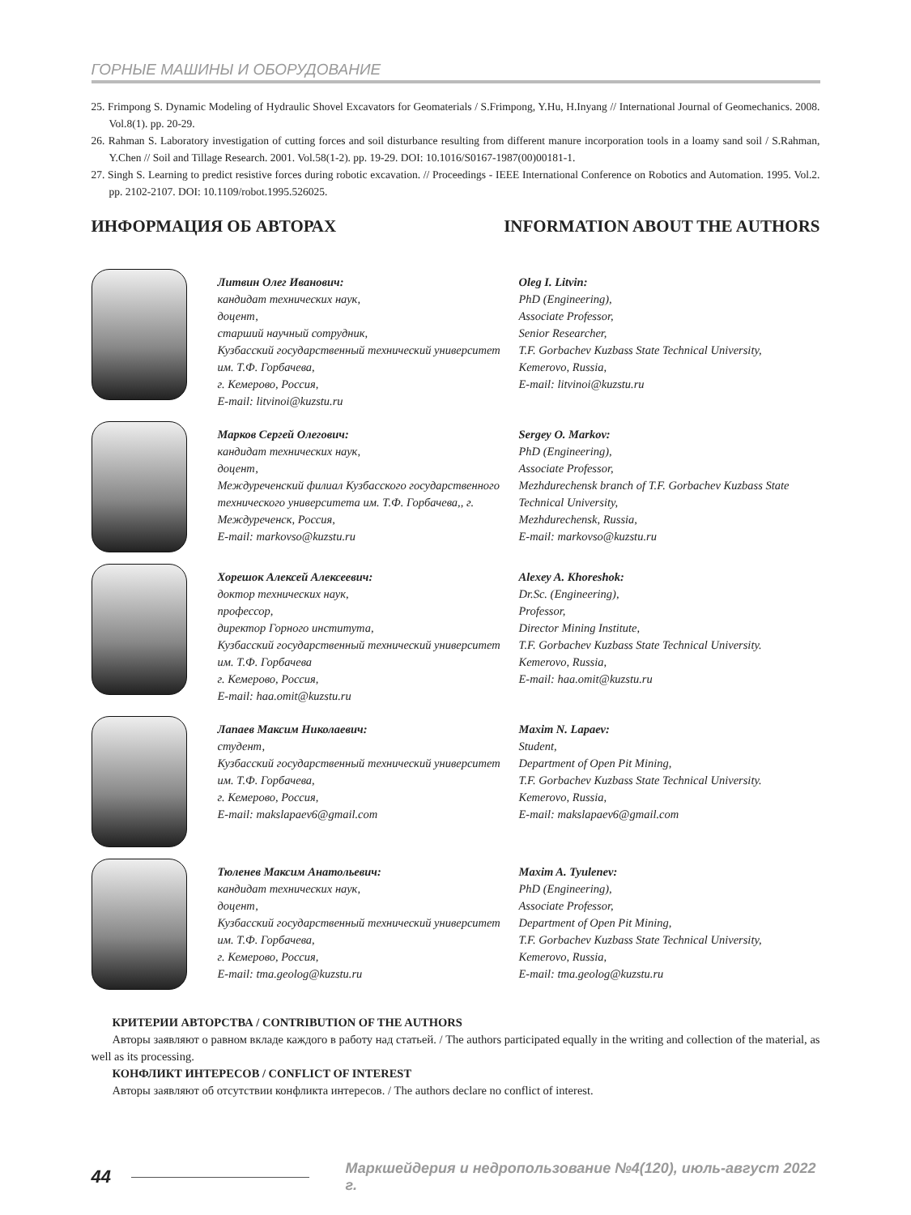ГОРНЫЕ МАШИНЫ И ОБОРУДОВАНИЕ
25. Frimpong S. Dynamic Modeling of Hydraulic Shovel Excavators for Geomaterials / S.Frimpong, Y.Hu, H.Inyang // International Journal of Geomechanics. 2008. Vol.8(1). pp. 20-29.
26. Rahman S. Laboratory investigation of cutting forces and soil disturbance resulting from different manure incorporation tools in a loamy sand soil / S.Rahman, Y.Chen // Soil and Tillage Research. 2001. Vol.58(1-2). pp. 19-29. DOI: 10.1016/S0167-1987(00)00181-1.
27. Singh S. Learning to predict resistive forces during robotic excavation. // Proceedings - IEEE International Conference on Robotics and Automation. 1995. Vol.2. pp. 2102-2107. DOI: 10.1109/robot.1995.526025.
ИНФОРМАЦИЯ ОБ АВТОРАХ INFORMATION ABOUT THE AUTHORS
Литвин Олег Иванович:
кандидат технических наук,
доцент,
старший научный сотрудник,
Кузбасский государственный технический университет им. Т.Ф. Горбачева,
г. Кемерово, Россия,
E-mail: litvinoi@kuzstu.ru
Oleg I. Litvin:
PhD (Engineering),
Associate Professor,
Senior Researcher,
T.F. Gorbachev Kuzbass State Technical University,
Kemerovo, Russia,
E-mail: litvinoi@kuzstu.ru
Марков Сергей Олегович:
кандидат технических наук,
доцент,
Междуреченский филиал Кузбасского государственного технического университета им. Т.Ф. Горбачева,, г. Междуреченск, Россия,
E-mail: markovso@kuzstu.ru
Sergey O. Markov:
PhD (Engineering),
Associate Professor,
Mezhdurechensk branch of T.F. Gorbachev Kuzbass State Technical University,
Mezhdurechensk, Russia,
E-mail: markovso@kuzstu.ru
Хорешок Алексей Алексеевич:
доктор технических наук,
профессор,
директор Горного института,
Кузбасский государственный технический университет им. Т.Ф. Горбачева
г. Кемерово, Россия,
E-mail: haa.omit@kuzstu.ru
Alexey A. Khoreshok:
Dr.Sc. (Engineering),
Professor,
Director Mining Institute,
T.F. Gorbachev Kuzbass State Technical University.
Kemerovo, Russia,
E-mail: haa.omit@kuzstu.ru
Лапаев Максим Николаевич:
студент,
Кузбасский государственный технический университет им. Т.Ф. Горбачева,
г. Кемерово, Россия,
E-mail: makslapaev6@gmail.com
Maxim N. Lapaev:
Student,
Department of Open Pit Mining,
T.F. Gorbachev Kuzbass State Technical University.
Kemerovo, Russia,
E-mail: makslapaev6@gmail.com
Тюленев Максим Анатольевич:
кандидат технических наук,
доцент,
Кузбасский государственный технический университет им. Т.Ф. Горбачева,
г. Кемерово, Россия,
E-mail: tma.geolog@kuzstu.ru
Maxim A. Tyulenev:
PhD (Engineering),
Associate Professor,
Department of Open Pit Mining,
T.F. Gorbachev Kuzbass State Technical University,
Kemerovo, Russia,
E-mail: tma.geolog@kuzstu.ru
КРИТЕРИИ АВТОРСТВА / CONTRIBUTION OF THE AUTHORS
Авторы заявляют о равном вкладе каждого в работу над статьей. / The authors participated equally in the writing and collection of the material, as well as its processing.
КОНФЛИКТ ИНТЕРЕСОВ / CONFLICT OF INTEREST
Авторы заявляют об отсутствии конфликта интересов. / The authors declare no conflict of interest.
44 Маркшейдерия и недропользование №4(120), июль-август 2022 г.